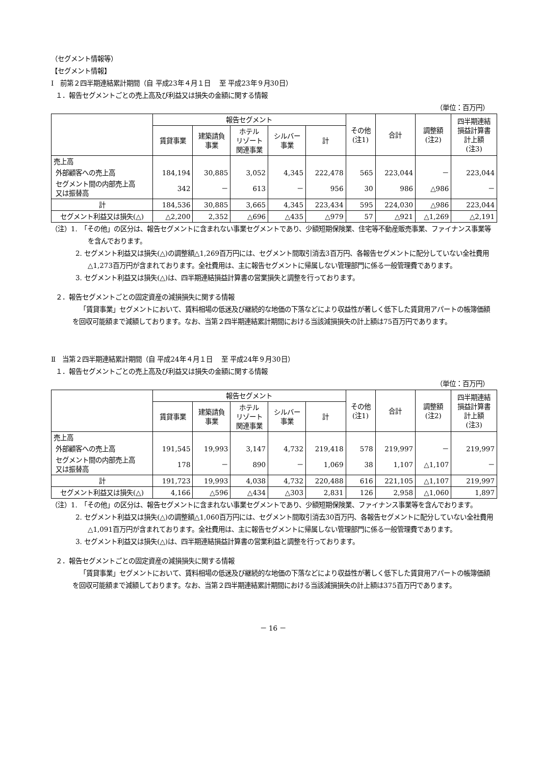（セグメント情報等）
【セグメント情報】
Ⅰ　前第２四半期連結累計期間（自 平成23年４月１日　 至 平成23年９月30日）
１．報告セグメントごとの売上高及び利益又は損失の金額に関する情報
（単位：百万円）
| | 報告セグメント | | | | | その他 (注1) | 合計 | 調整額 (注2) | 四半期連結 損益計算書 計上額 (注3) |
| --- | --- | --- | --- | --- | --- | --- | --- | --- | --- |
| | 賃貸事業 | 建築請負 事業 | ホテル リゾート 関連事業 | シルバー 事業 | 計 | | | | |
| 売上高 | | | | | | | | | |
| 外部顧客への売上高 | 184,194 | 30,885 | 3,052 | 4,345 | 222,478 | 565 | 223,044 | － | 223,044 |
| セグメント間の内部売上高 又は振替高 | 342 | － | 613 | － | 956 | 30 | 986 | △986 | － |
| 計 | 184,536 | 30,885 | 3,665 | 4,345 | 223,434 | 595 | 224,030 | △986 | 223,044 |
| セグメント利益又は損失(△) | △2,200 | 2,352 | △696 | △435 | △979 | 57 | △921 | △1,269 | △2,191 |
（注）1.　「その他」の区分は、報告セグメントに含まれない事業セグメントであり、少額短期保険業、住宅等不動産販売事業、ファイナンス事業等を含んでおります。
2. セグメント利益又は損失(△)の調整額△1,269百万円には、セグメント間取引消去3百万円、各報告セグメントに配分していない全社費用△1,273百万円が含まれております。全社費用は、主に報告セグメントに帰属しない管理部門に係る一般管理費であります。
3. セグメント利益又は損失(△)は、四半期連結損益計算書の営業損失と調整を行っております。
２．報告セグメントごとの固定資産の減損損失に関する情報
「賃貸事業」セグメントにおいて、賃料相場の低迷及び継続的な地価の下落などにより収益性が著しく低下した賃貸用アパートの帳簿価額を回収可能額まで減額しております。なお、当第２四半期連結累計期間における当該減損損失の計上額は75百万円であります。
Ⅱ　当第２四半期連結累計期間（自 平成24年４月１日　 至 平成24年９月30日）
１．報告セグメントごとの売上高及び利益又は損失の金額に関する情報
（単位：百万円）
| | 報告セグメント | | | | | その他 (注1) | 合計 | 調整額 (注2) | 四半期連結 損益計算書 計上額 (注3) |
| --- | --- | --- | --- | --- | --- | --- | --- | --- | --- |
| | 賃貸事業 | 建築請負 事業 | ホテル リゾート 関連事業 | シルバー 事業 | 計 | | | | |
| 売上高 | | | | | | | | | |
| 外部顧客への売上高 | 191,545 | 19,993 | 3,147 | 4,732 | 219,418 | 578 | 219,997 | － | 219,997 |
| セグメント間の内部売上高 又は振替高 | 178 | － | 890 | － | 1,069 | 38 | 1,107 | △1,107 | － |
| 計 | 191,723 | 19,993 | 4,038 | 4,732 | 220,488 | 616 | 221,105 | △1,107 | 219,997 |
| セグメント利益又は損失(△) | 4,166 | △596 | △434 | △303 | 2,831 | 126 | 2,958 | △1,060 | 1,897 |
（注）1.　「その他」の区分は、報告セグメントに含まれない事業セグメントであり、少額短期保険業、ファイナンス事業等を含んでおります。
2. セグメント利益又は損失(△)の調整額△1,060百万円には、セグメント間取引消去30百万円、各報告セグメントに配分していない全社費用△1,091百万円が含まれております。全社費用は、主に報告セグメントに帰属しない管理部門に係る一般管理費であります。
3. セグメント利益又は損失(△)は、四半期連結損益計算書の営業利益と調整を行っております。
２．報告セグメントごとの固定資産の減損損失に関する情報
「賃貸事業」セグメントにおいて、賃料相場の低迷及び継続的な地価の下落などにより収益性が著しく低下した賃貸用アパートの帳簿価額を回収可能額まで減額しております。なお、当第２四半期連結累計期間における当該減損損失の計上額は375百万円であります。
－ 16 －